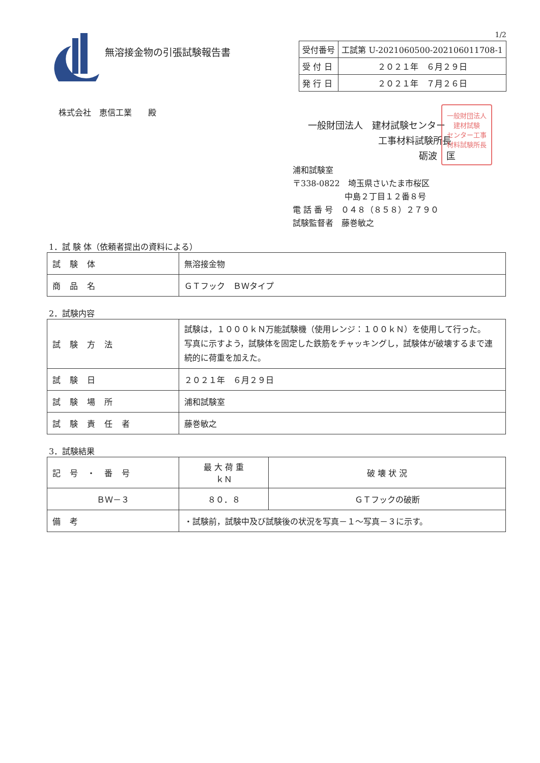無溶接金物の引張試験報告書
1/2
| 受付番号 | 工試第 U-2021060500-202106011708-1 |
| 受 付 日 | ２０２１年 ６月２９日 |
| 発 行 日 | ２０２１年 ７月２６日 |
株式会社　恵信工業　　殿
一般財団法人
建材試験
センター工事
材料試験所長
一般財団法人　建材試験センター
工事材料試験所長
砺波　匡
浦和試験室
〒338-0822　埼玉県さいたま市桜区
中島２丁目１２番８号
電 話 番 号　０４８（８５８）２７９０
試験監督者　藤巻敏之
1．試 験 体（依頼者提出の資料による）
| 試験体 | 無溶接金物 |
| 商品名 | ＧＴフック ＢＷタイプ |
2．試験内容
| 試験方法 | 試験は，１０００ｋＮ万能試験機（使用レンジ：１００ｋＮ）を使用して行った。 写真に示すよう，試験体を固定した鉄筋をチャッキングし，試験体が破壊するまで連続的に荷重を加えた。 |
| 試験日 | ２０２１年 ６月２９日 |
| 試験場所 | 浦和試験室 |
| 試験責任者 | 藤巻敏之 |
3．試験結果
| 記号・番号 | 最 大 荷 重 ｋＮ | 破 壊 状 況 |
| --- | --- | --- |
| ＢＷ－３ | ８０．８ | ＧＴフックの破断 |
| 備考 | ・試験前，試験中及び試験後の状況を写真－１～写真－３に示す。 | |